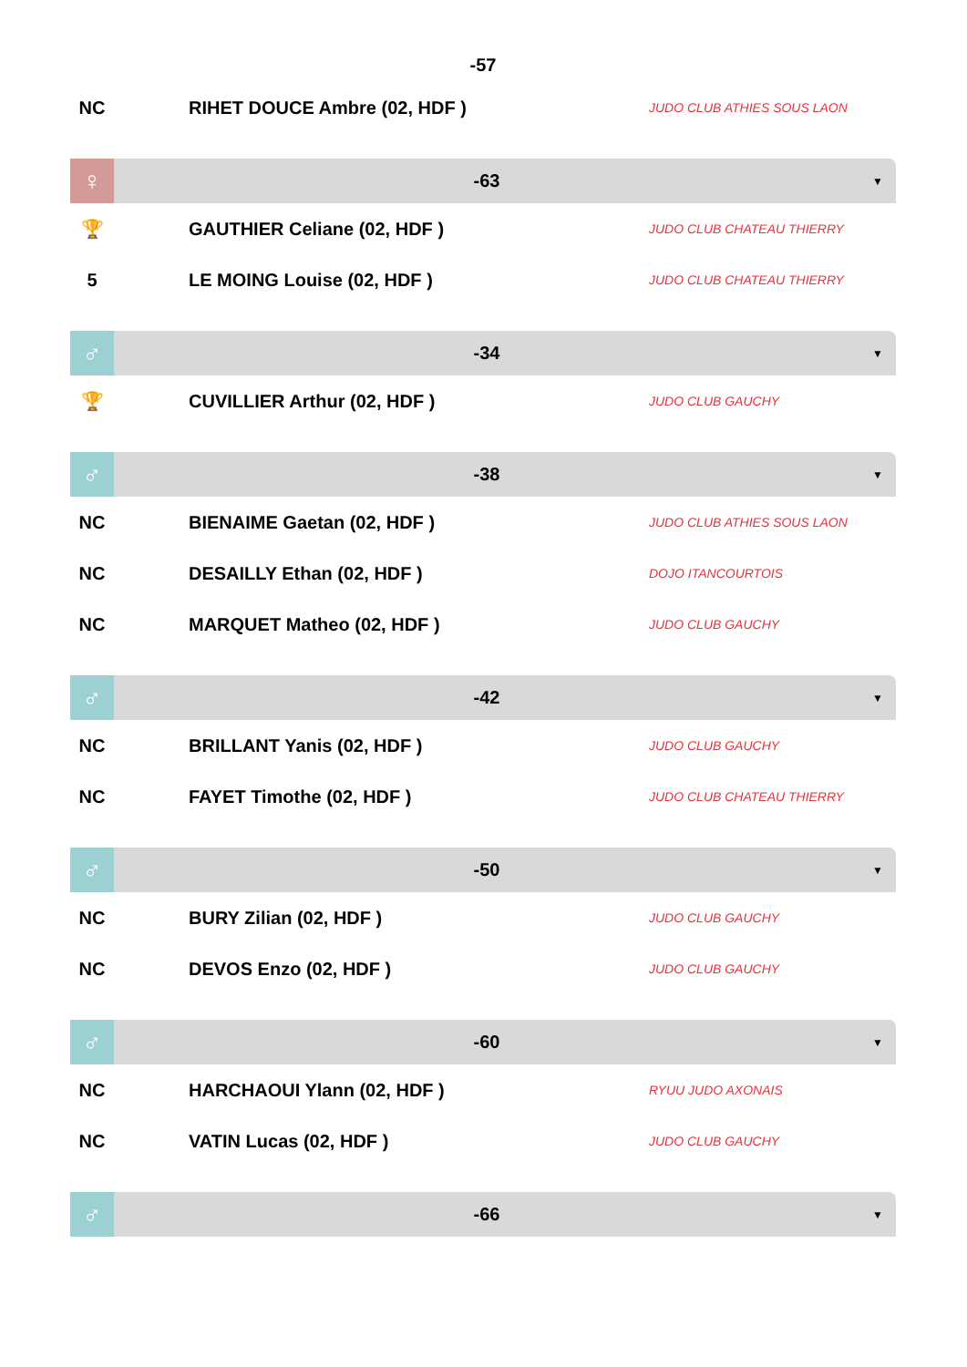-57
NC RIHET DOUCE Ambre (02, HDF )
JUDO CLUB ATHIES SOUS LAON
♀
-63
▼
🏆 GAUTHIER Celiane (02, HDF )
JUDO CLUB CHATEAU THIERRY
5 LE MOING Louise (02, HDF )
JUDO CLUB CHATEAU THIERRY
♂
-34
▼
🏆 CUVILLIER Arthur (02, HDF )
JUDO CLUB GAUCHY
♂
-38
▼
NC BIENAIME Gaetan (02, HDF )
JUDO CLUB ATHIES SOUS LAON
NC DESAILLY Ethan (02, HDF )
DOJO ITANCOURTOIS
NC MARQUET Matheo (02, HDF )
JUDO CLUB GAUCHY
♂
-42
▼
NC BRILLANT Yanis (02, HDF )
JUDO CLUB GAUCHY
NC FAYET Timothe (02, HDF )
JUDO CLUB CHATEAU THIERRY
♂
-50
▼
NC BURY Zilian (02, HDF )
JUDO CLUB GAUCHY
NC DEVOS Enzo (02, HDF )
JUDO CLUB GAUCHY
♂
-60
▼
NC HARCHAOUI Ylann (02, HDF )
RYUU JUDO AXONAIS
NC VATIN Lucas (02, HDF )
JUDO CLUB GAUCHY
♂
-66
▼